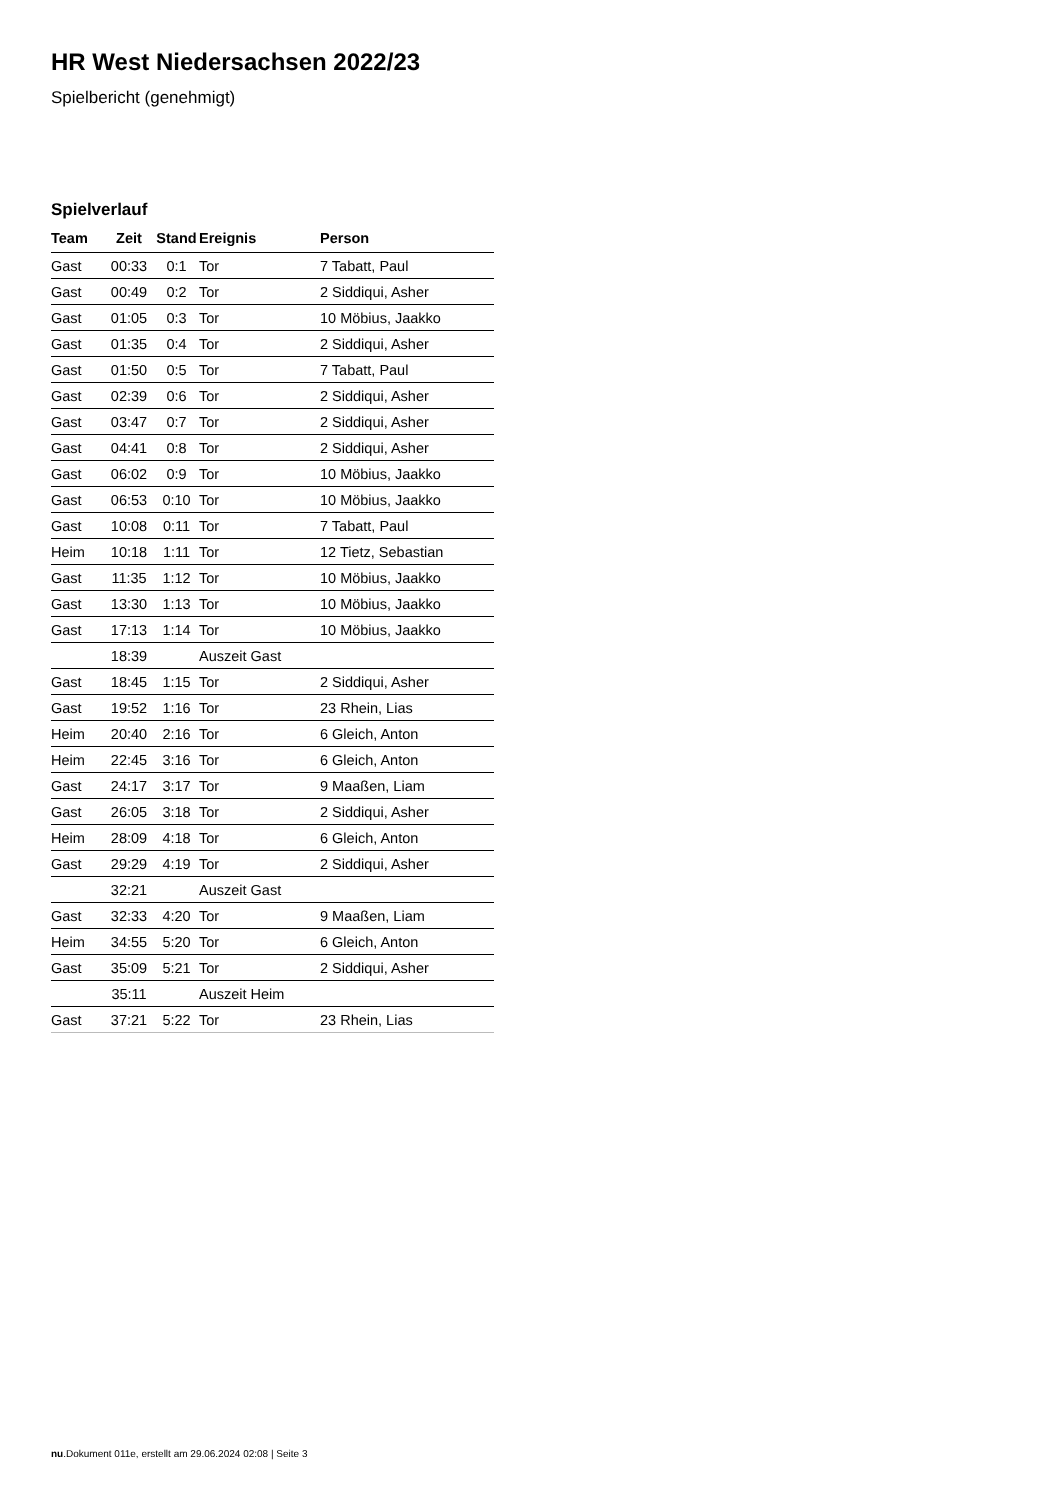HR West Niedersachsen 2022/23
Spielbericht (genehmigt)
Spielverlauf
| Team | Zeit | Stand | Ereignis | Person |
| --- | --- | --- | --- | --- |
| Gast | 00:33 | 0:1 | Tor | 7 Tabatt, Paul |
| Gast | 00:49 | 0:2 | Tor | 2 Siddiqui, Asher |
| Gast | 01:05 | 0:3 | Tor | 10 Möbius, Jaakko |
| Gast | 01:35 | 0:4 | Tor | 2 Siddiqui, Asher |
| Gast | 01:50 | 0:5 | Tor | 7 Tabatt, Paul |
| Gast | 02:39 | 0:6 | Tor | 2 Siddiqui, Asher |
| Gast | 03:47 | 0:7 | Tor | 2 Siddiqui, Asher |
| Gast | 04:41 | 0:8 | Tor | 2 Siddiqui, Asher |
| Gast | 06:02 | 0:9 | Tor | 10 Möbius, Jaakko |
| Gast | 06:53 | 0:10 | Tor | 10 Möbius, Jaakko |
| Gast | 10:08 | 0:11 | Tor | 7 Tabatt, Paul |
| Heim | 10:18 | 1:11 | Tor | 12 Tietz, Sebastian |
| Gast | 11:35 | 1:12 | Tor | 10 Möbius, Jaakko |
| Gast | 13:30 | 1:13 | Tor | 10 Möbius, Jaakko |
| Gast | 17:13 | 1:14 | Tor | 10 Möbius, Jaakko |
| | 18:39 | | Auszeit Gast | |
| Gast | 18:45 | 1:15 | Tor | 2 Siddiqui, Asher |
| Gast | 19:52 | 1:16 | Tor | 23 Rhein, Lias |
| Heim | 20:40 | 2:16 | Tor | 6 Gleich, Anton |
| Heim | 22:45 | 3:16 | Tor | 6 Gleich, Anton |
| Gast | 24:17 | 3:17 | Tor | 9 Maaßen, Liam |
| Gast | 26:05 | 3:18 | Tor | 2 Siddiqui, Asher |
| Heim | 28:09 | 4:18 | Tor | 6 Gleich, Anton |
| Gast | 29:29 | 4:19 | Tor | 2 Siddiqui, Asher |
| | 32:21 | | Auszeit Gast | |
| Gast | 32:33 | 4:20 | Tor | 9 Maaßen, Liam |
| Heim | 34:55 | 5:20 | Tor | 6 Gleich, Anton |
| Gast | 35:09 | 5:21 | Tor | 2 Siddiqui, Asher |
| | 35:11 | | Auszeit Heim | |
| Gast | 37:21 | 5:22 | Tor | 23 Rhein, Lias |
nu.Dokument 011e, erstellt am 29.06.2024 02:08 | Seite 3